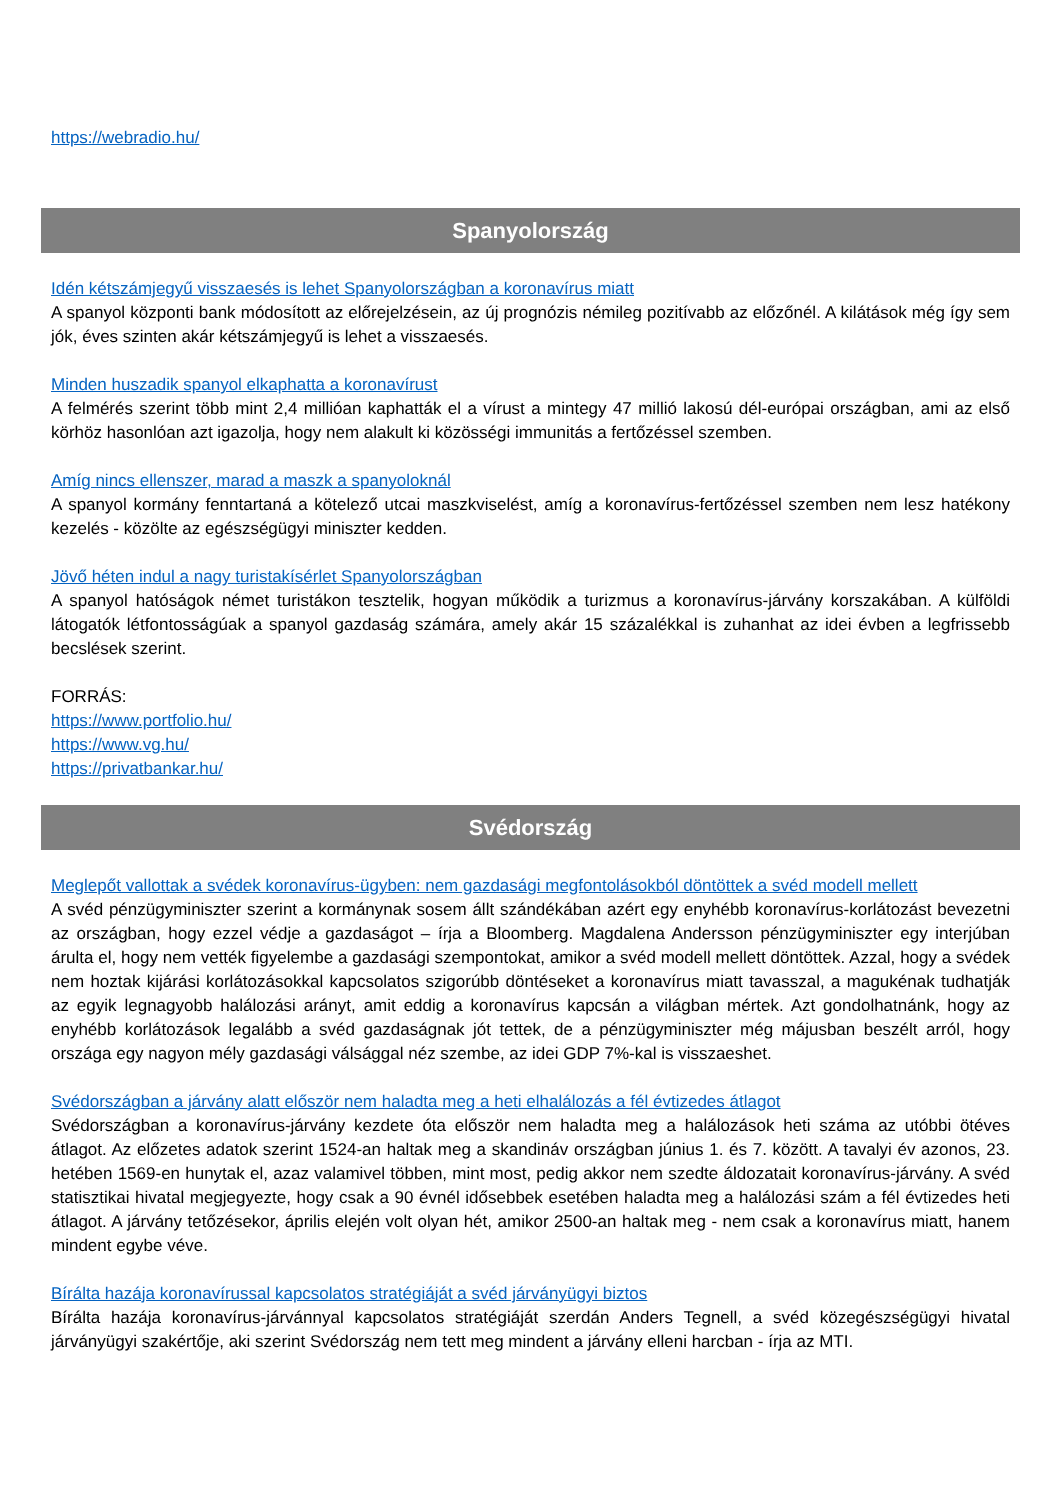https://webradio.hu/
Spanyolország
Idén kétszámjegyű visszaesés is lehet Spanyolországban a koronavírus miatt
A spanyol központi bank módosított az előrejelzésein, az új prognózis némileg pozitívabb az előzőnél. A kilátások még így sem jók, éves szinten akár kétszámjegyű is lehet a visszaesés.
Minden huszadik spanyol elkaphatta a koronavírust
A felmérés szerint több mint 2,4 millióan kaphatták el a vírust a mintegy 47 millió lakosú dél-európai országban, ami az első körhöz hasonlóan azt igazolja, hogy nem alakult ki közösségi immunitás a fertőzéssel szemben.
Amíg nincs ellenszer, marad a maszk a spanyoloknál
A spanyol kormány fenntartaná a kötelező utcai maszkviselést, amíg a koronavírus-fertőzéssel szemben nem lesz hatékony kezelés - közölte az egészségügyi miniszter kedden.
Jövő héten indul a nagy turistakísérlet Spanyolországban
A spanyol hatóságok német turistákon tesztelik, hogyan működik a turizmus a koronavírus-járvány korszakában. A külföldi látogatók létfontosságúak a spanyol gazdaság számára, amely akár 15 százalékkal is zuhanhat az idei évben a legfrissebb becslések szerint.
FORRÁS:
https://www.portfolio.hu/
https://www.vg.hu/
https://privatbankar.hu/
Svédország
Meglepőt vallottak a svédek koronavírus-ügyben: nem gazdasági megfontolásokból döntöttek a svéd modell mellett
A svéd pénzügyminiszter szerint a kormánynak sosem állt szándékában azért egy enyhébb koronavírus-korlátozást bevezetni az országban, hogy ezzel védje a gazdaságot – írja a Bloomberg. Magdalena Andersson pénzügyminiszter egy interjúban árulta el, hogy nem vették figyelembe a gazdasági szempontokat, amikor a svéd modell mellett döntöttek. Azzal, hogy a svédek nem hoztak kijárási korlátozásokkal kapcsolatos szigorúbb döntéseket a koronavírus miatt tavasszal, a magukénak tudhatják az egyik legnagyobb halálozási arányt, amit eddig a koronavírus kapcsán a világban mértek. Azt gondolhatnánk, hogy az enyhébb korlátozások legalább a svéd gazdaságnak jót tettek, de a pénzügyminiszter még májusban beszélt arról, hogy országa egy nagyon mély gazdasági válsággal néz szembe, az idei GDP 7%-kal is visszaeshet.
Svédországban a járvány alatt először nem haladta meg a heti elhalálozás a fél évtizedes átlagot
Svédországban a koronavírus-járvány kezdete óta először nem haladta meg a halálozások heti száma az utóbbi ötéves átlagot. Az előzetes adatok szerint 1524-an haltak meg a skandináv országban június 1. és 7. között. A tavalyi év azonos, 23. hetében 1569-en hunytak el, azaz valamivel többen, mint most, pedig akkor nem szedte áldozatait koronavírus-járvány. A svéd statisztikai hivatal megjegyezte, hogy csak a 90 évnél idősebbek esetében haladta meg a halálozási szám a fél évtizedes heti átlagot. A járvány tetőzésekor, április elején volt olyan hét, amikor 2500-an haltak meg - nem csak a koronavírus miatt, hanem mindent egybe véve.
Bírálta hazája koronavírussal kapcsolatos stratégiáját a svéd járványügyi biztos
Bírálta hazája koronavírus-járvánnyal kapcsolatos stratégiáját szerdán Anders Tegnell, a svéd közegészségügyi hivatal járványügyi szakértője, aki szerint Svédország nem tett meg mindent a járvány elleni harcban - írja az MTI.